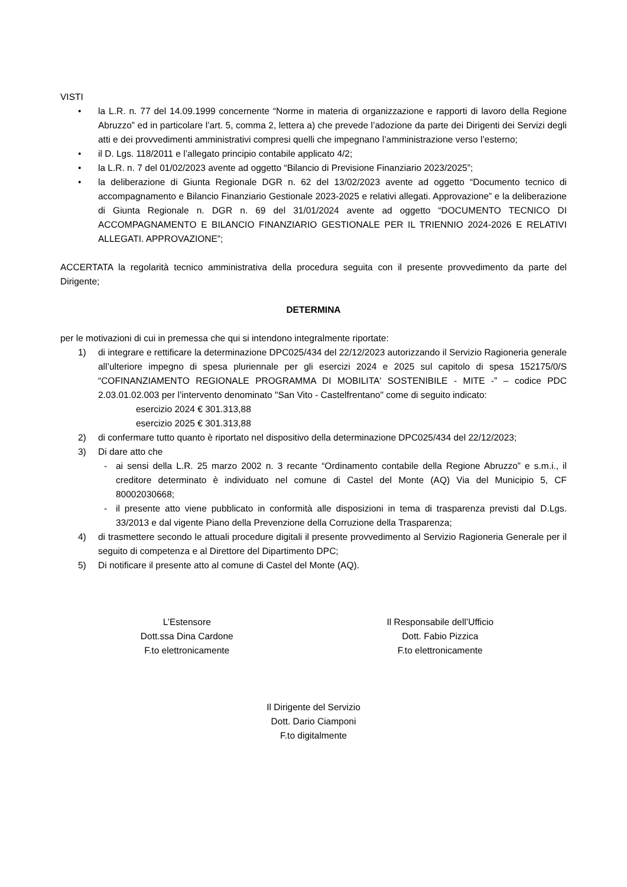VISTI
• la L.R. n. 77 del 14.09.1999 concernente “Norme in materia di organizzazione e rapporti di lavoro della Regione Abruzzo” ed in particolare l’art. 5, comma 2, lettera a) che prevede l’adozione da parte dei Dirigenti dei Servizi degli atti e dei provvedimenti amministrativi compresi quelli che impegnano l’amministrazione verso l’esterno;
• il D. Lgs. 118/2011 e l’allegato principio contabile applicato 4/2;
• la L.R. n. 7 del 01/02/2023 avente ad oggetto “Bilancio di Previsione Finanziario 2023/2025”;
• la deliberazione di Giunta Regionale DGR n. 62 del 13/02/2023 avente ad oggetto “Documento tecnico di accompagnamento e Bilancio Finanziario Gestionale 2023-2025 e relativi allegati. Approvazione” e la deliberazione di Giunta Regionale n. DGR n. 69 del 31/01/2024 avente ad oggetto “DOCUMENTO TECNICO DI ACCOMPAGNAMENTO E BILANCIO FINANZIARIO GESTIONALE PER IL TRIENNIO 2024-2026 E RELATIVI ALLEGATI. APPROVAZIONE”;
ACCERTATA la regolarità tecnico amministrativa della procedura seguita con il presente provvedimento da parte del Dirigente;
DETERMINA
per le motivazioni di cui in premessa che qui si intendono integralmente riportate:
1) di integrare e rettificare la determinazione DPC025/434 del 22/12/2023 autorizzando il Servizio Ragioneria generale all’ulteriore impegno di spesa pluriennale per gli esercizi 2024 e 2025 sul capitolo di spesa 152175/0/S “COFINANZIAMENTO REGIONALE PROGRAMMA DI MOBILITA' SOSTENIBILE - MITE -” – codice PDC 2.03.01.02.003 per l’intervento denominato "San Vito - Castelfrentano" come di seguito indicato:
esercizio 2024 € 301.313,88
esercizio 2025 € 301.313,88
2) di confermare tutto quanto è riportato nel dispositivo della determinazione DPC025/434 del 22/12/2023;
3) Di dare atto che
- ai sensi della L.R. 25 marzo 2002 n. 3 recante “Ordinamento contabile della Regione Abruzzo” e s.m.i., il creditore determinato è individuato nel comune di Castel del Monte (AQ) Via del Municipio 5, CF 80002030668;
- il presente atto viene pubblicato in conformità alle disposizioni in tema di trasparenza previsti dal D.Lgs. 33/2013 e dal vigente Piano della Prevenzione della Corruzione della Trasparenza;
4) di trasmettere secondo le attuali procedure digitali il presente provvedimento al Servizio Ragioneria Generale per il seguito di competenza e al Direttore del Dipartimento DPC;
5) Di notificare il presente atto al comune di Castel del Monte (AQ).
L’Estensore
Dott.ssa Dina Cardone
F.to elettronicamente
Il Responsabile dell’Ufficio
Dott. Fabio Pizzica
F.to elettronicamente
Il Dirigente del Servizio
Dott. Dario Ciamponi
F.to digitalmente